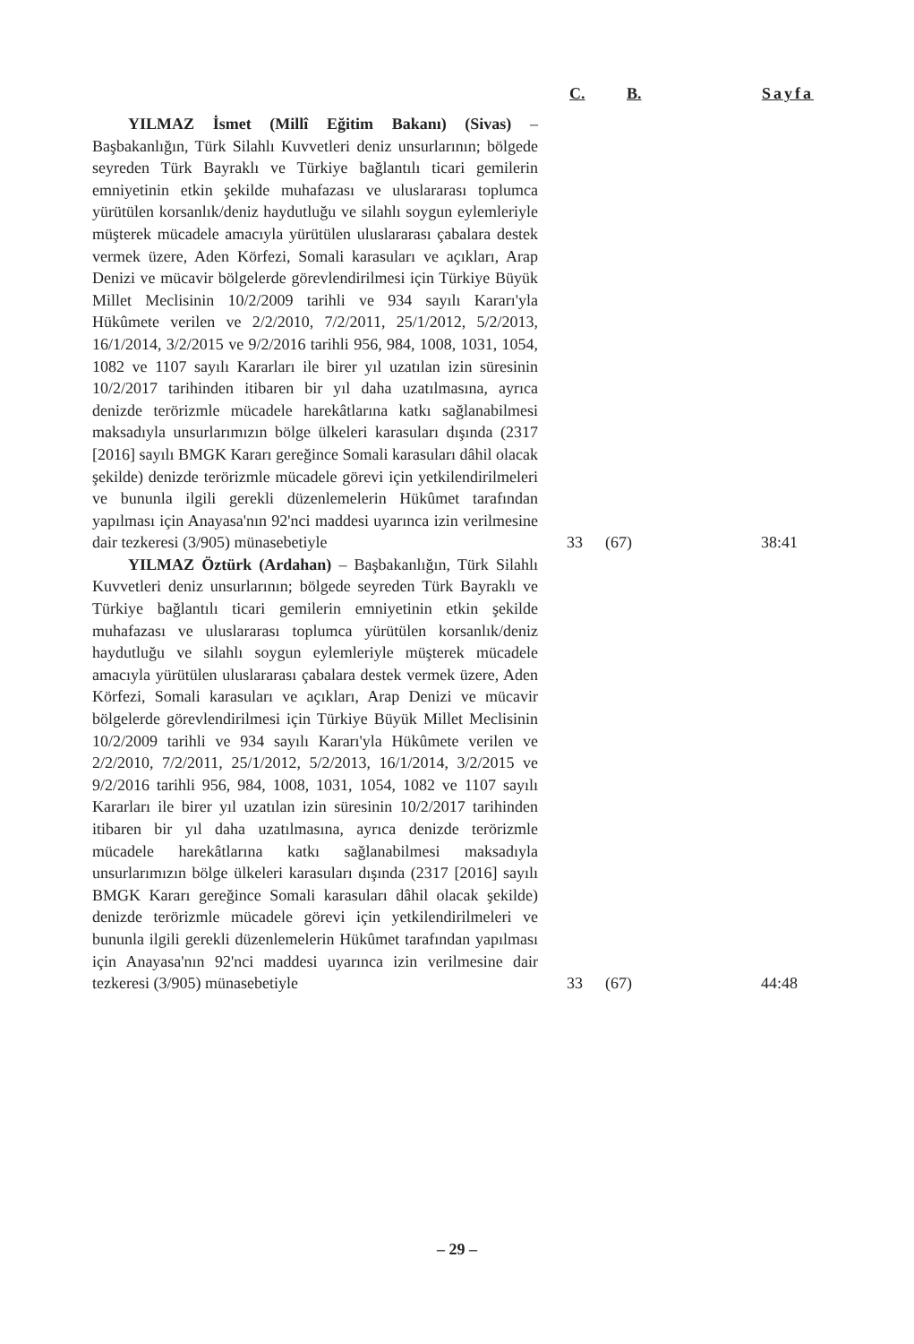C. B. Sayfa
YILMAZ İsmet (Millî Eğitim Bakanı) (Sivas) – Başbakanlığın, Türk Silahlı Kuvvetleri deniz unsurlarının; bölgede seyreden Türk Bayraklı ve Türkiye bağlantılı ticari gemilerin emniyetinin etkin şekilde muhafazası ve uluslararası toplumca yürütülen korsanlık/deniz haydutluğu ve silahlı soygun eylemleriyle müşterek mücadele amacıyla yürütülen uluslararası çabalara destek vermek üzere, Aden Körfezi, Somali karasuları ve açıkları, Arap Denizi ve mücavir bölgelerde görevlendirilmesi için Türkiye Büyük Millet Meclisinin 10/2/2009 tarihli ve 934 sayılı Kararı'yla Hükûmete verilen ve 2/2/2010, 7/2/2011, 25/1/2012, 5/2/2013, 16/1/2014, 3/2/2015 ve 9/2/2016 tarihli 956, 984, 1008, 1031, 1054, 1082 ve 1107 sayılı Kararları ile birer yıl uzatılan izin süresinin 10/2/2017 tarihinden itibaren bir yıl daha uzatılmasına, ayrıca denizde terörizmle mücadele harekâtlarına katkı sağlanabilmesi maksadıyla unsurlarımızın bölge ülkeleri karasuları dışında (2317 [2016] sayılı BMGK Kararı gereğince Somali karasuları dâhil olacak şekilde) denizde terörizmle mücadele görevi için yetkilendirilmeleri ve bununla ilgili gerekli düzenlemelerin Hükûmet tarafından yapılması için Anayasa'nın 92'nci maddesi uyarınca izin verilmesine dair tezkeresi (3/905) münasebetiyle
33 (67) 38:41
YILMAZ Öztürk (Ardahan) – Başbakanlığın, Türk Silahlı Kuvvetleri deniz unsurlarının; bölgede seyreden Türk Bayraklı ve Türkiye bağlantılı ticari gemilerin emniyetinin etkin şekilde muhafazası ve uluslararası toplumca yürütülen korsanlık/deniz haydutluğu ve silahlı soygun eylemleriyle müşterek mücadele amacıyla yürütülen uluslararası çabalara destek vermek üzere, Aden Körfezi, Somali karasuları ve açıkları, Arap Denizi ve mücavir bölgelerde görevlendirilmesi için Türkiye Büyük Millet Meclisinin 10/2/2009 tarihli ve 934 sayılı Kararı'yla Hükûmete verilen ve 2/2/2010, 7/2/2011, 25/1/2012, 5/2/2013, 16/1/2014, 3/2/2015 ve 9/2/2016 tarihli 956, 984, 1008, 1031, 1054, 1082 ve 1107 sayılı Kararları ile birer yıl uzatılan izin süresinin 10/2/2017 tarihinden itibaren bir yıl daha uzatılmasına, ayrıca denizde terörizmle mücadele harekâtlarına katkı sağlanabilmesi maksadıyla unsurlarımızın bölge ülkeleri karasuları dışında (2317 [2016] sayılı BMGK Kararı gereğince Somali karasuları dâhil olacak şekilde) denizde terörizmle mücadele görevi için yetkilendirilmeleri ve bununla ilgili gerekli düzenlemelerin Hükûmet tarafından yapılması için Anayasa'nın 92'nci maddesi uyarınca izin verilmesine dair tezkeresi (3/905) münasebetiyle
33 (67) 44:48
– 29 –